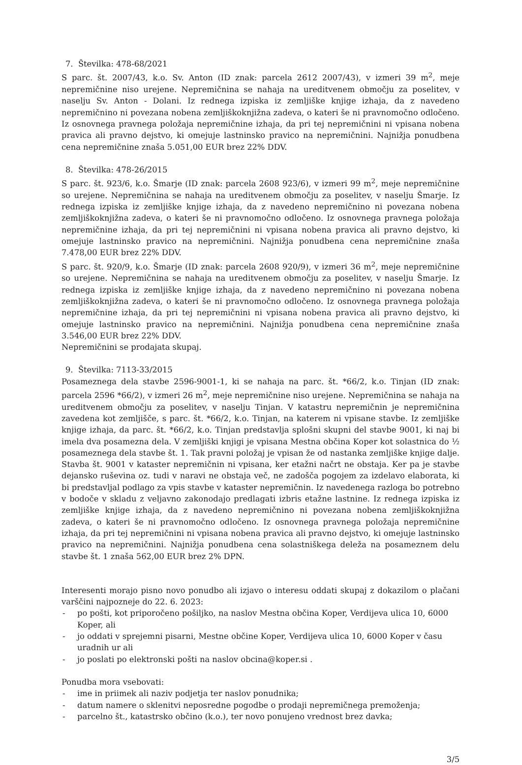7. Številka: 478-68/2021
S parc. št. 2007/43, k.o. Sv. Anton (ID znak: parcela 2612 2007/43), v izmeri 39 m<sup>2</sup>, meje nepremičnine niso urejene. Nepremičnina se nahaja na ureditvenem območju za poselitev, v naselju Sv. Anton - Dolani. Iz rednega izpiska iz zemljiške knjige izhaja, da z navedeno nepremičnino ni povezana nobena zemljiškoknjižna zadeva, o kateri še ni pravnomočno odločeno. Iz osnovnega pravnega položaja nepremičnine izhaja, da pri tej nepremičnini ni vpisana nobena pravica ali pravno dejstvo, ki omejuje lastninsko pravico na nepremičnini. Najnižja ponudbena cena nepremičnine znaša 5.051,00 EUR brez 22% DDV.
8. Številka: 478-26/2015
S parc. št. 923/6, k.o. Šmarje (ID znak: parcela 2608 923/6), v izmeri 99 m<sup>2</sup>, meje nepremičnine so urejene. Nepremičnina se nahaja na ureditvenem območju za poselitev, v naselju Šmarje. Iz rednega izpiska iz zemljiške knjige izhaja, da z navedeno nepremičnino ni povezana nobena zemljiškoknjižna zadeva, o kateri še ni pravnomočno odločeno. Iz osnovnega pravnega položaja nepremičnine izhaja, da pri tej nepremičnini ni vpisana nobena pravica ali pravno dejstvo, ki omejuje lastninsko pravico na nepremičnini. Najnižja ponudbena cena nepremičnine znaša 7.478,00 EUR brez 22% DDV.
S parc. št. 920/9, k.o. Šmarje (ID znak: parcela 2608 920/9), v izmeri 36 m<sup>2</sup>, meje nepremičnine so urejene. Nepremičnina se nahaja na ureditvenem območju za poselitev, v naselju Šmarje. Iz rednega izpiska iz zemljiške knjige izhaja, da z navedeno nepremičnino ni povezana nobena zemljiškoknjižna zadeva, o kateri še ni pravnomočno odločeno. Iz osnovnega pravnega položaja nepremičnine izhaja, da pri tej nepremičnini ni vpisana nobena pravica ali pravno dejstvo, ki omejuje lastninsko pravico na nepremičnini. Najnižja ponudbena cena nepremičnine znaša 3.546,00 EUR brez 22% DDV.
Nepremičnini se prodajata skupaj.
9. Številka: 7113-33/2015
Posameznega dela stavbe 2596-9001-1, ki se nahaja na parc. št. *66/2, k.o. Tinjan (ID znak: parcela 2596 *66/2), v izmeri 26 m<sup>2</sup>, meje nepremičnine niso urejene. Nepremičnina se nahaja na ureditvenem območju za poselitev, v naselju Tinjan. V katastru nepremičnin je nepremičnina zavedena kot zemljišče, s parc. št. *66/2, k.o. Tinjan, na katerem ni vpisane stavbe. Iz zemljiške knjige izhaja, da parc. št. *66/2, k.o. Tinjan predstavlja splošni skupni del stavbe 9001, ki naj bi imela dva posamezna dela. V zemljiški knjigi je vpisana Mestna občina Koper kot solastnica do ½ posameznega dela stavbe št. 1. Tak pravni položaj je vpisan že od nastanka zemljiške knjige dalje. Stavba št. 9001 v kataster nepremičnin ni vpisana, ker etažni načrt ne obstaja. Ker pa je stavbe dejansko ruševina oz. tudi v naravi ne obstaja več, ne zadošča pogojem za izdelavo elaborata, ki bi predstavljal podlago za vpis stavbe v kataster nepremičnin. Iz navedenega razloga bo potrebno v bodoče v skladu z veljavno zakonodajo predlagati izbris etažne lastnine. Iz rednega izpiska iz zemljiške knjige izhaja, da z navedeno nepremičnino ni povezana nobena zemljiškoknjižna zadeva, o kateri še ni pravnomočno odločeno. Iz osnovnega pravnega položaja nepremičnine izhaja, da pri tej nepremičnini ni vpisana nobena pravica ali pravno dejstvo, ki omejuje lastninsko pravico na nepremičnini. Najnižja ponudbena cena solastniškega deleža na posameznem delu stavbe št. 1 znaša 562,00 EUR brez 2% DPN.
Interesenti morajo pisno novo ponudbo ali izjavo o interesu oddati skupaj z dokazilom o plačani varščini najpozneje do 22. 6. 2023:
- po pošti, kot priporočeno pošiljko, na naslov Mestna občina Koper, Verdijeva ulica 10, 6000 Koper, ali
- jo oddati v sprejemni pisarni, Mestne občine Koper, Verdijeva ulica 10, 6000 Koper v času uradnih ur ali
- jo poslati po elektronski pošti na naslov obcina@koper.si .
Ponudba mora vsebovati:
- ime in priimek ali naziv podjetja ter naslov ponudnika;
- datum namere o sklenitvi neposredne pogodbe o prodaji nepremičnega premoženja;
- parcelno št., katastrsko občino (k.o.), ter novo ponujeno vrednost brez davka;
3/5